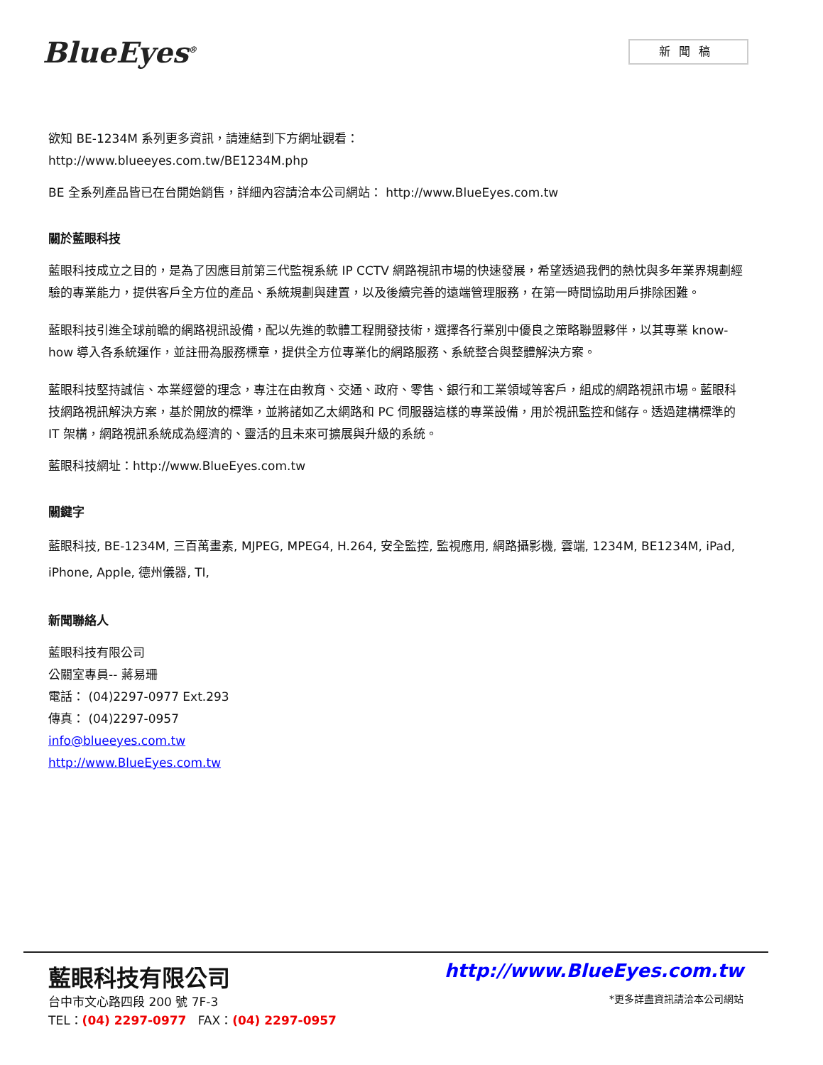BlueEyes<sup>®</sup>
新聞稿
欲知 BE-1234M 系列更多資訊，請連結到下方網址觀看：
http://www.blueeyes.com.tw/BE1234M.php
BE 全系列產品皆已在台開始銷售，詳細內容請洽本公司網站： http://www.BlueEyes.com.tw
關於藍眼科技
藍眼科技成立之目的，是為了因應目前第三代監視系統 IP CCTV 網路視訊市場的快速發展，希望透過我們的熱忱與多年業界規劃經驗的專業能力，提供客戶全方位的產品、系統規劃與建置，以及後續完善的遠端管理服務，在第一時間協助用戶排除困難。
藍眼科技引進全球前瞻的網路視訊設備，配以先進的軟體工程開發技術，選擇各行業別中優良之策略聯盟夥伴，以其專業 know-how 導入各系統運作，並註冊為服務標章，提供全方位專業化的網路服務、系統整合與整體解決方案。
藍眼科技堅持誠信、本業經營的理念，專注在由教育、交通、政府、零售、銀行和工業領域等客戶，組成的網路視訊市場。藍眼科技網路視訊解決方案，基於開放的標準，並將諸如乙太網路和 PC 伺服器這樣的專業設備，用於視訊監控和儲存。透過建構標準的 IT 架構，網路視訊系統成為經濟的、靈活的且未來可擴展與升級的系統。
藍眼科技網址：http://www.BlueEyes.com.tw
關鍵字
藍眼科技, BE-1234M, 三百萬畫素, MJPEG, MPEG4, H.264, 安全監控, 監視應用, 網路攝影機, 雲端, 1234M, BE1234M, iPad, iPhone, Apple, 德州儀器, TI,
新聞聯絡人
藍眼科技有限公司
公關室專員-- 蔣易珊
電話： (04)2297-0977 Ext.293
傳真： (04)2297-0957
info@blueeyes.com.tw
http://www.BlueEyes.com.tw
藍眼科技有限公司
台中市文心路四段 200 號 7F-3
TEL：(04) 2297-0977 FAX：(04) 2297-0957
http://www.BlueEyes.com.tw
*更多詳盡資訊請洽本公司網站